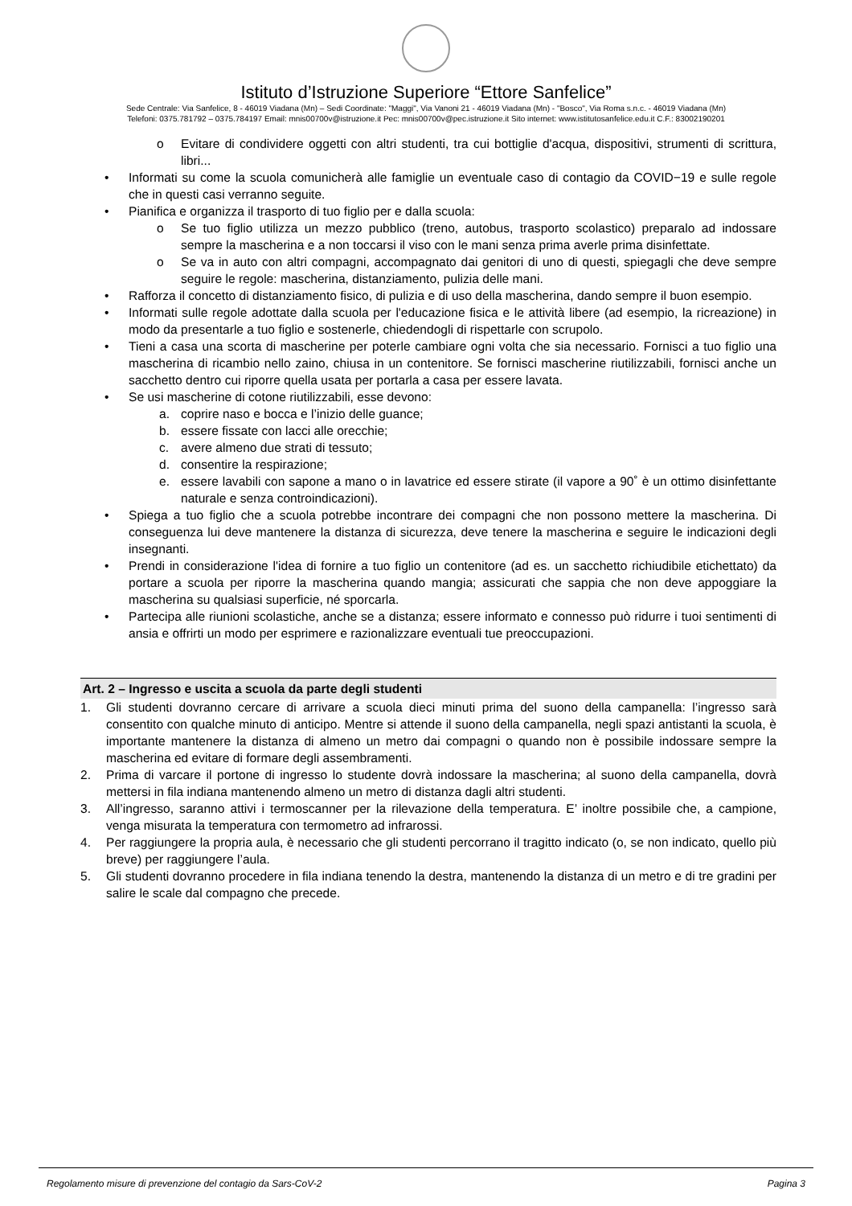Istituto d’Istruzione Superiore “Ettore Sanfelice”
Sede Centrale: Via Sanfelice, 8 - 46019 Viadana (Mn) – Sedi Coordinate: "Maggi", Via Vanoni 21 - 46019 Viadana (Mn) - "Bosco", Via Roma s.n.c. - 46019 Viadana (Mn)
Telefoni: 0375.781792 – 0375.784197 Email: mnis00700v@istruzione.it Pec: mnis00700v@pec.istruzione.it Sito internet: www.istitutosanfelice.edu.it C.F.: 83002190201
o Evitare di condividere oggetti con altri studenti, tra cui bottiglie d'acqua, dispositivi, strumenti di scrittura, libri...
• Informati su come la scuola comunicherà alle famiglie un eventuale caso di contagio da COVID−19 e sulle regole che in questi casi verranno seguite.
• Pianifica e organizza il trasporto di tuo figlio per e dalla scuola:
o Se tuo figlio utilizza un mezzo pubblico (treno, autobus, trasporto scolastico) preparalo ad indossare sempre la mascherina e a non toccarsi il viso con le mani senza prima averle prima disinfettate.
o Se va in auto con altri compagni, accompagnato dai genitori di uno di questi, spiegagli che deve sempre seguire le regole: mascherina, distanziamento, pulizia delle mani.
• Rafforza il concetto di distanziamento fisico, di pulizia e di uso della mascherina, dando sempre il buon esempio.
• Informati sulle regole adottate dalla scuola per l'educazione fisica e le attività libere (ad esempio, la ricreazione) in modo da presentarle a tuo figlio e sostenerle, chiedendogli di rispettarle con scrupolo.
• Tieni a casa una scorta di mascherine per poterle cambiare ogni volta che sia necessario. Fornisci a tuo figlio una mascherina di ricambio nello zaino, chiusa in un contenitore. Se fornisci mascherine riutilizzabili, fornisci anche un sacchetto dentro cui riporre quella usata per portarla a casa per essere lavata.
• Se usi mascherine di cotone riutilizzabili, esse devono:
a. coprire naso e bocca e l’inizio delle guance;
b. essere fissate con lacci alle orecchie;
c. avere almeno due strati di tessuto;
d. consentire la respirazione;
e. essere lavabili con sapone a mano o in lavatrice ed essere stirate (il vapore a 90˚ è un ottimo disinfettante naturale e senza controindicazioni).
• Spiega a tuo figlio che a scuola potrebbe incontrare dei compagni che non possono mettere la mascherina. Di conseguenza lui deve mantenere la distanza di sicurezza, deve tenere la mascherina e seguire le indicazioni degli insegnanti.
• Prendi in considerazione l'idea di fornire a tuo figlio un contenitore (ad es. un sacchetto richiudibile etichettato) da portare a scuola per riporre la mascherina quando mangia; assicurati che sappia che non deve appoggiare la mascherina su qualsiasi superficie, né sporcarla.
• Partecipa alle riunioni scolastiche, anche se a distanza; essere informato e connesso può ridurre i tuoi sentimenti di ansia e offrirti un modo per esprimere e razionalizzare eventuali tue preoccupazioni.
Art. 2 – Ingresso e uscita a scuola da parte degli studenti
1. Gli studenti dovranno cercare di arrivare a scuola dieci minuti prima del suono della campanella: l’ingresso sarà consentito con qualche minuto di anticipo. Mentre si attende il suono della campanella, negli spazi antistanti la scuola, è importante mantenere la distanza di almeno un metro dai compagni o quando non è possibile indossare sempre la mascherina ed evitare di formare degli assembramenti.
2. Prima di varcare il portone di ingresso lo studente dovrà indossare la mascherina; al suono della campanella, dovrà mettersi in fila indiana mantenendo almeno un metro di distanza dagli altri studenti.
3. All’ingresso, saranno attivi i termoscanner per la rilevazione della temperatura. E’ inoltre possibile che, a campione, venga misurata la temperatura con termometro ad infrarossi.
4. Per raggiungere la propria aula, è necessario che gli studenti percorrano il tragitto indicato (o, se non indicato, quello più breve) per raggiungere l’aula.
5. Gli studenti dovranno procedere in fila indiana tenendo la destra, mantenendo la distanza di un metro e di tre gradini per salire le scale dal compagno che precede.
Regolamento misure di prevenzione del contagio da Sars-CoV-2 Pagina 3